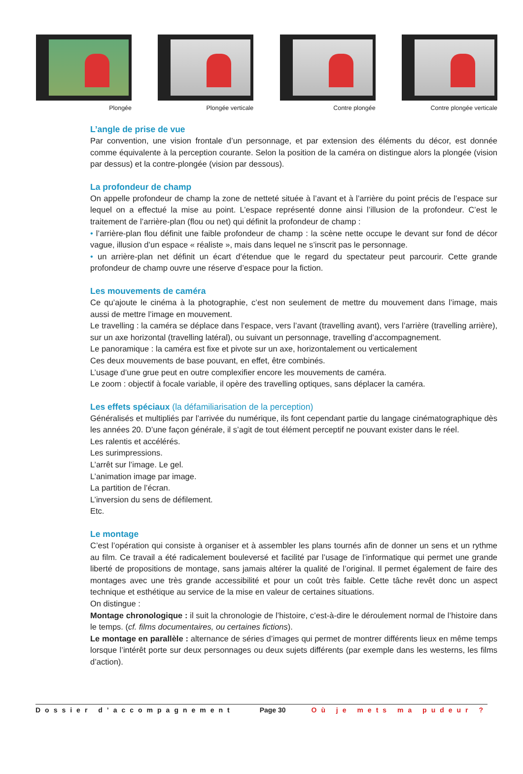Plongée Plongée verticale Contre plongée Contre plongée verticale
L’angle de prise de vue
Par convention, une vision frontale d’un personnage, et par extension des éléments du décor, est donnée comme équivalente à la perception courante. Selon la position de la caméra on distingue alors la plongée (vision par dessus) et la contre-plongée (vision par dessous).
La profondeur de champ
On appelle profondeur de champ la zone de netteté située à l’avant et à l’arrière du point précis de l’espace sur lequel on a effectué la mise au point. L’espace représenté donne ainsi l’illusion de la profondeur. C’est le traitement de l’arrière-plan (flou ou net) qui définit la profondeur de champ :
• l’arrière-plan flou définit une faible profondeur de champ : la scène nette occupe le devant sur fond de décor vague, illusion d’un espace « réaliste », mais dans lequel ne s’inscrit pas le personnage.
• un arrière-plan net définit un écart d’étendue que le regard du spectateur peut parcourir. Cette grande profondeur de champ ouvre une réserve d’espace pour la fiction.
Les mouvements de caméra
Ce qu’ajoute le cinéma à la photographie, c’est non seulement de mettre du mouvement dans l’image, mais aussi de mettre l’image en mouvement.
Le travelling : la caméra se déplace dans l’espace, vers l’avant (travelling avant), vers l’arrière (travelling arrière), sur un axe horizontal (travelling latéral), ou suivant un personnage, travelling d’accompagnement.
Le panoramique : la caméra est fixe et pivote sur un axe, horizontalement ou verticalement
Ces deux mouvements de base pouvant, en effet, être combinés.
L’usage d’une grue peut en outre complexifier encore les mouvements de caméra.
Le zoom : objectif à focale variable, il opère des travelling optiques, sans déplacer la caméra.
Les effets spéciaux (la défamiliarisation de la perception)
Généralisés et multipliés par l’arrivée du numérique, ils font cependant partie du langage cinématographique dès les années 20. D’une façon générale, il s’agit de tout élément perceptif ne pouvant exister dans le réel.
Les ralentis et accélérés.
Les surimpressions.
L’arrêt sur l’image. Le gel.
L’animation image par image.
La partition de l’écran.
L’inversion du sens de défilement.
Etc.
Le montage
C’est l’opération qui consiste à organiser et à assembler les plans tournés afin de donner un sens et un rythme au film. Ce travail a été radicalement bouleversé et facilité par l’usage de l’informatique qui permet une grande liberté de propositions de montage, sans jamais altérer la qualité de l’original. Il permet également de faire des montages avec une très grande accessibilité et pour un coût très faible. Cette tâche revêt donc un aspect technique et esthétique au service de la mise en valeur de certaines situations.
On distingue :
Montage chronologique : il suit la chronologie de l’histoire, c’est-à-dire le déroulement normal de l’histoire dans le temps. (cf. films documentaires, ou certaines fictions).
Le montage en parallèle : alternance de séries d’images qui permet de montrer différents lieux en même temps lorsque l’intérêt porte sur deux personnages ou deux sujets différents (par exemple dans les westerns, les films d’action).
Dossier d’accompagnement Page 30 Où je mets ma pudeur ?